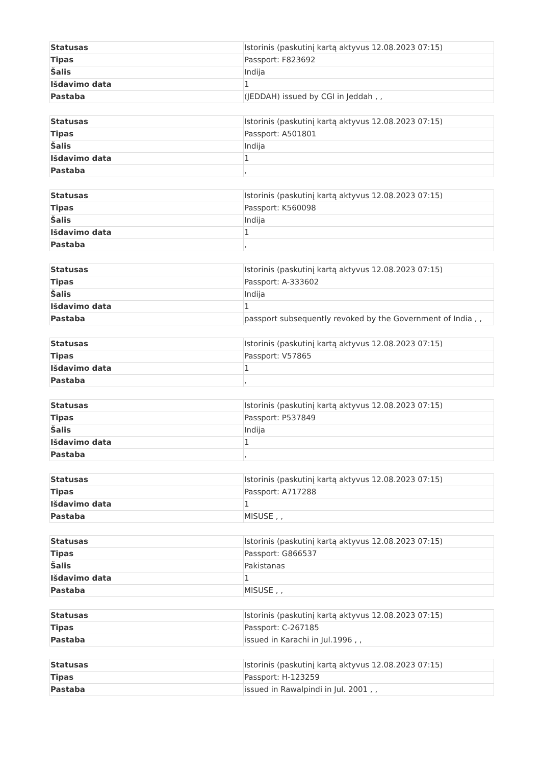| Statusas | Istorinis (paskutinį kartą aktyvus 12.08.2023 07:15) |
| Tipas | Passport: F823692 |
| Šalis | Indija |
| Išdavimo data | 1 |
| Pastaba | (JEDDAH) issued by CGI in Jeddah , , |
| Statusas | Istorinis (paskutinį kartą aktyvus 12.08.2023 07:15) |
| Tipas | Passport: A501801 |
| Šalis | Indija |
| Išdavimo data | 1 |
| Pastaba | , |
| Statusas | Istorinis (paskutinį kartą aktyvus 12.08.2023 07:15) |
| Tipas | Passport: K560098 |
| Šalis | Indija |
| Išdavimo data | 1 |
| Pastaba | , |
| Statusas | Istorinis (paskutinį kartą aktyvus 12.08.2023 07:15) |
| Tipas | Passport: A-333602 |
| Šalis | Indija |
| Išdavimo data | 1 |
| Pastaba | passport subsequently revoked by the Government of India , , |
| Statusas | Istorinis (paskutinį kartą aktyvus 12.08.2023 07:15) |
| Tipas | Passport: V57865 |
| Išdavimo data | 1 |
| Pastaba | , |
| Statusas | Istorinis (paskutinį kartą aktyvus 12.08.2023 07:15) |
| Tipas | Passport: P537849 |
| Šalis | Indija |
| Išdavimo data | 1 |
| Pastaba | , |
| Statusas | Istorinis (paskutinį kartą aktyvus 12.08.2023 07:15) |
| Tipas | Passport: A717288 |
| Išdavimo data | 1 |
| Pastaba | MISUSE , , |
| Statusas | Istorinis (paskutinį kartą aktyvus 12.08.2023 07:15) |
| Tipas | Passport: G866537 |
| Šalis | Pakistanas |
| Išdavimo data | 1 |
| Pastaba | MISUSE , , |
| Statusas | Istorinis (paskutinį kartą aktyvus 12.08.2023 07:15) |
| Tipas | Passport: C-267185 |
| Pastaba | issued in Karachi in Jul.1996 , , |
| Statusas | Istorinis (paskutinį kartą aktyvus 12.08.2023 07:15) |
| Tipas | Passport: H-123259 |
| Pastaba | issued in Rawalpindi in Jul. 2001 , , |